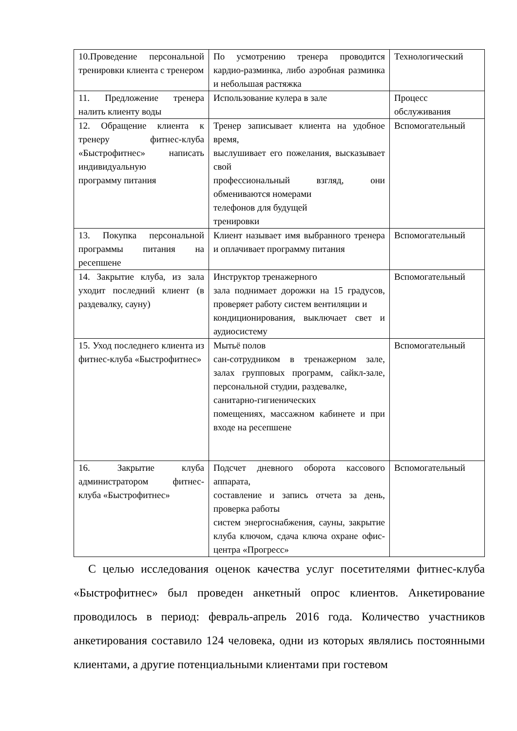| 10.Проведение персональной тренировки клиента с тренером | По усмотрению тренера проводится кардио-разминка, либо аэробная разминка и небольшая растяжка | Технологический |
| 11. Предложение тренера налить клиенту воды | Использование кулера в зале | Процесс обслуживания |
| 12. Обращение клиента к тренеру фитнес-клуба «Быстрофитнес» написать индивидуальную программу питания | Тренер записывает клиента на удобное время, выслушивает его пожелания, высказывает свой профессиональный взгляд, они обмениваются номерами телефонов для будущей тренировки | Вспомогательный |
| 13. Покупка персональной программы питания на ресепшене | Клиент называет имя выбранного тренера и оплачивает программу питания | Вспомогательный |
| 14. Закрытие клуба, из зала уходит последний клиент (в раздевалку, сауну) | Инструктор тренажерного зала поднимает дорожки на 15 градусов, проверяет работу систем вентиляции и кондиционирования, выключает свет и аудиосистему | Вспомогательный |
| 15. Уход последнего клиента из фитнес-клуба «Быстрофитнес» | Мытьё полов сан-сотрудником в тренажерном зале, залах групповых программ, сайкл-зале, персональной студии, раздевалке, санитарно-гигиенических помещениях, массажном кабинете и при входе на ресепшене | Вспомогательный |
| 16. Закрытие клуба администратором фитнес-клуба «Быстрофитнес» | Подсчет дневного оборота кассового аппарата, составление и запись отчета за день, проверка работы систем энергоснабжения, сауны, закрытие клуба ключом, сдача ключа охране офис-центра «Прогресс» | Вспомогательный |
С целью исследования оценок качества услуг посетителями фитнес-клуба «Быстрофитнес» был проведен анкетный опрос клиентов. Анкетирование проводилось в период: февраль-апрель 2016 года. Количество участников анкетирования составило 124 человека, одни из которых являлись постоянными клиентами, а другие потенциальными клиентами при гостевом